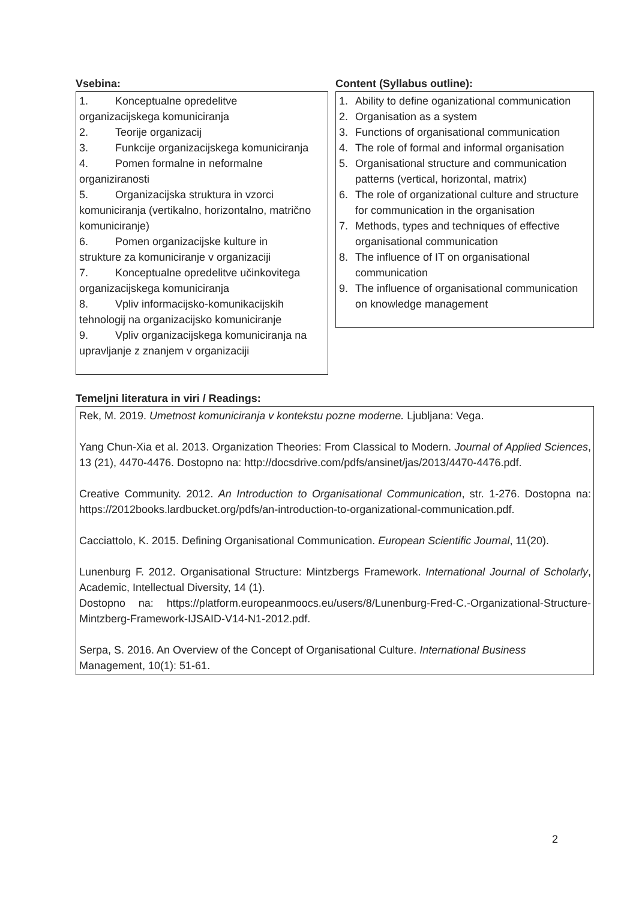Vsebina:
1. Konceptualne opredelitve
organizacijskega komuniciranja
2. Teorije organizacij
3. Funkcije organizacijskega komuniciranja
4. Pomen formalne in neformalne
organiziranosti
5. Organizacijska struktura in vzorci
komuniciranja (vertikalno, horizontalno, matrično komuniciranje)
6. Pomen organizacijske kulture in
strukture za komuniciranje v organizaciji
7. Konceptualne opredelitve učinkovitega
organizacijskega komuniciranja
8. Vpliv informacijsko-komunikacijskih
tehnologij na organizacijsko komuniciranje
9. Vpliv organizacijskega komuniciranja na
upravljanje z znanjem v organizaciji
Content (Syllabus outline):
1. Ability to define oganizational communication
2. Organisation as a system
3. Functions of organisational communication
4. The role of formal and informal organisation
5. Organisational structure and communication patterns (vertical, horizontal, matrix)
6. The role of organizational culture and structure for communication in the organisation
7. Methods, types and techniques of effective organisational communication
8. The influence of IT on organisational communication
9. The influence of organisational communication on knowledge management
Temeljni literatura in viri / Readings:
Rek, M. 2019. Umetnost komuniciranja v kontekstu pozne moderne. Ljubljana: Vega.
Yang Chun-Xia et al. 2013. Organization Theories: From Classical to Modern. Journal of Applied Sciences, 13 (21), 4470-4476. Dostopno na: http://docsdrive.com/pdfs/ansinet/jas/2013/4470-4476.pdf.
Creative Community. 2012. An Introduction to Organisational Communication, str. 1-276. Dostopna na: https://2012books.lardbucket.org/pdfs/an-introduction-to-organizational-communication.pdf.
Cacciattolo, K. 2015. Defining Organisational Communication. European Scientific Journal, 11(20).
Lunenburg F. 2012. Organisational Structure: Mintzbergs Framework. International Journal of Scholarly, Academic, Intellectual Diversity, 14 (1).
Dostopno na: https://platform.europeanmoocs.eu/users/8/Lunenburg-Fred-C.-Organizational-Structure-Mintzberg-Framework-IJSAID-V14-N1-2012.pdf.
Serpa, S. 2016. An Overview of the Concept of Organisational Culture. International Business Management, 10(1): 51-61.
2